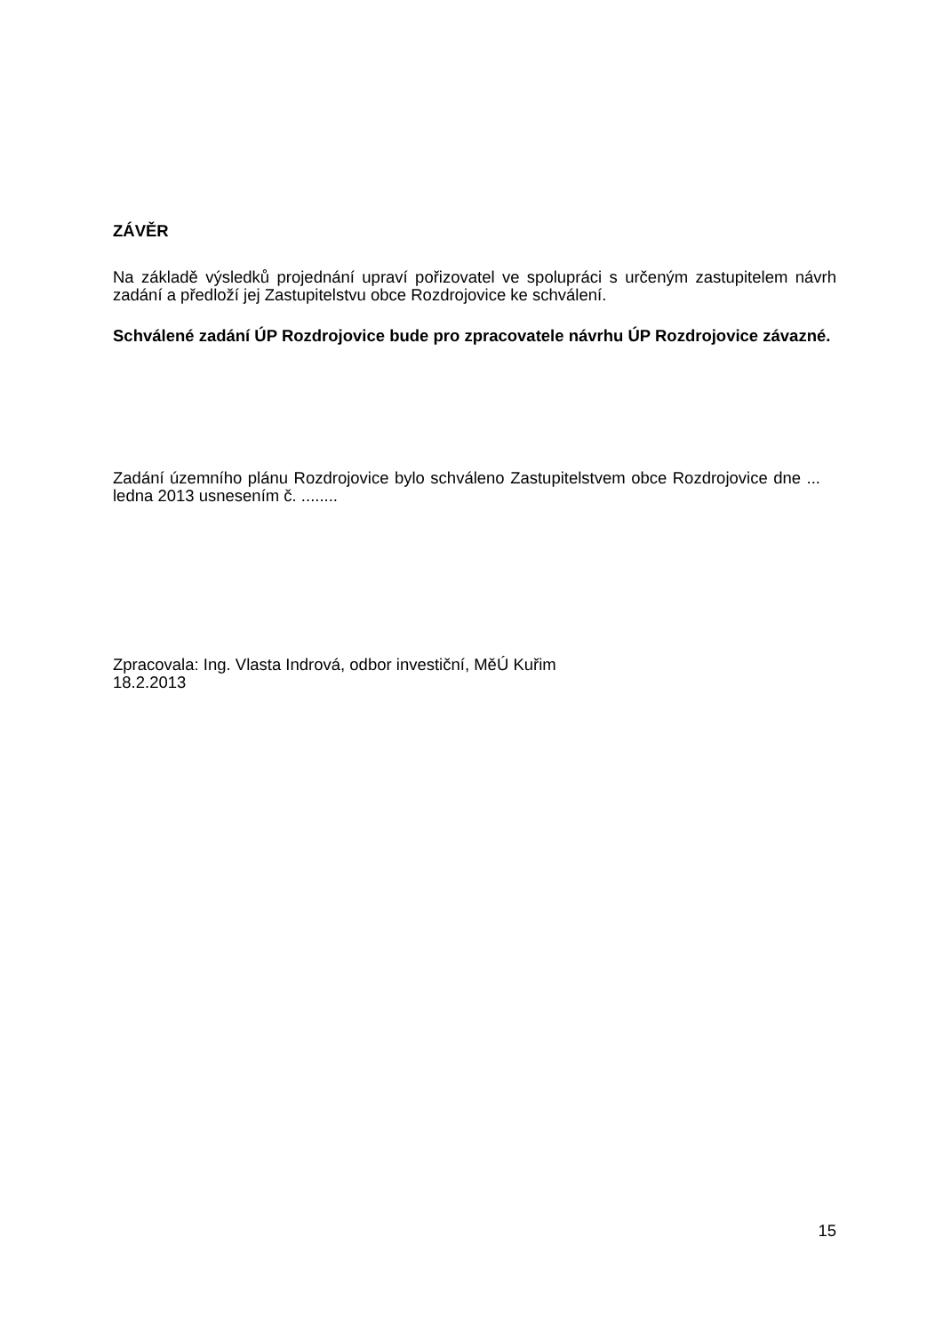ZÁVĚR
Na základě výsledků projednání upraví pořizovatel ve spolupráci s určeným zastupitelem návrh zadání a předloží jej Zastupitelstvu obce Rozdrojovice ke schválení.
Schválené zadání ÚP Rozdrojovice bude pro zpracovatele návrhu ÚP Rozdrojovice závazné.
Zadání územního plánu Rozdrojovice bylo schváleno Zastupitelstvem obce Rozdrojovice dne ... ledna 2013 usnesením č. ........
Zpracovala: Ing. Vlasta Indrová, odbor investiční, MěÚ Kuřim
18.2.2013
15